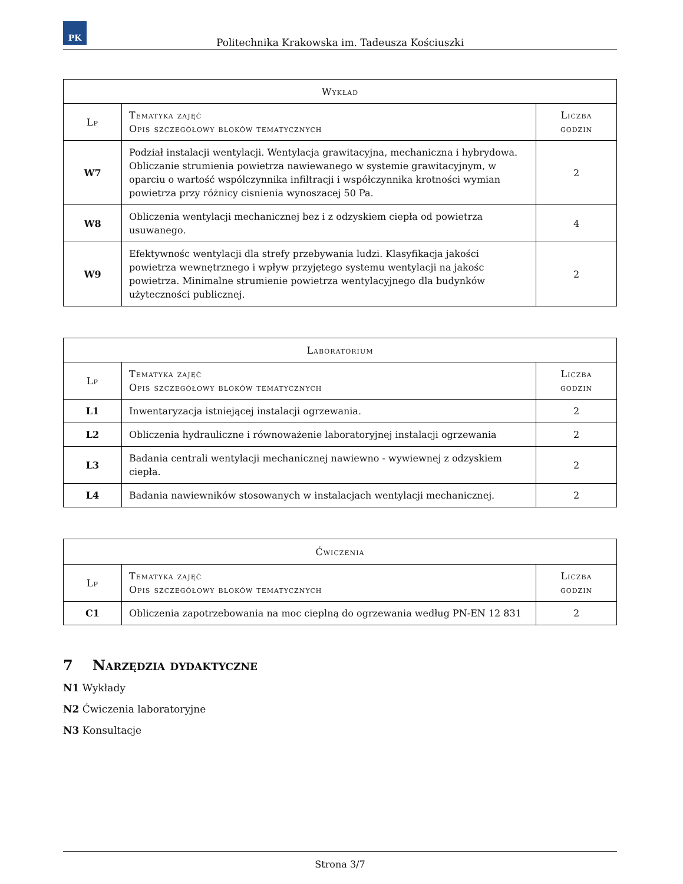PK
Politechnika Krakowska im. Tadeusza Kościuszki
| Wykład | | |
| --- | --- | --- |
| Lp | Tematyka zajęć Opis szczegółowy bloków tematycznych | Liczba godzin |
| W7 | Podział instalacji wentylacji. Wentylacja grawitacyjna, mechaniczna i hybrydowa. Obliczanie strumienia powietrza nawiewanego w systemie grawitacyjnym, w oparciu o wartość wspólczynnika infiltracji i współczynnika krotności wymian powietrza przy różnicy cisnienia wynoszacej 50 Pa. | 2 |
| W8 | Obliczenia wentylacji mechanicznej bez i z odzyskiem ciepła od powietrza usuwanego. | 4 |
| W9 | Efektywnośc wentylacji dla strefy przebywania ludzi. Klasyfikacja jakości powietrza wewnętrznego i wpływ przyjętego systemu wentylacji na jakośc powietrza. Minimalne strumienie powietrza wentylacyjnego dla budynków użyteczności publicznej. | 2 |
| Laboratorium | | |
| --- | --- | --- |
| Lp | Tematyka zajęć Opis szczegółowy bloków tematycznych | Liczba godzin |
| L1 | Inwentaryzacja istniejącej instalacji ogrzewania. | 2 |
| L2 | Obliczenia hydrauliczne i równoważenie laboratoryjnej instalacji ogrzewania | 2 |
| L3 | Badania centrali wentylacji mechanicznej nawiewno - wywiewnej z odzyskiem ciepła. | 2 |
| L4 | Badania nawiewników stosowanych w instalacjach wentylacji mechanicznej. | 2 |
| Ćwiczenia | | |
| --- | --- | --- |
| Lp | Tematyka zajęć Opis szczegółowy bloków tematycznych | Liczba godzin |
| C1 | Obliczenia zapotrzebowania na moc cieplną do ogrzewania według PN-EN 12 831 | 2 |
7 Narzędzia dydaktyczne
N1 Wykłady
N2 Ćwiczenia laboratoryjne
N3 Konsultacje
Strona 3/7